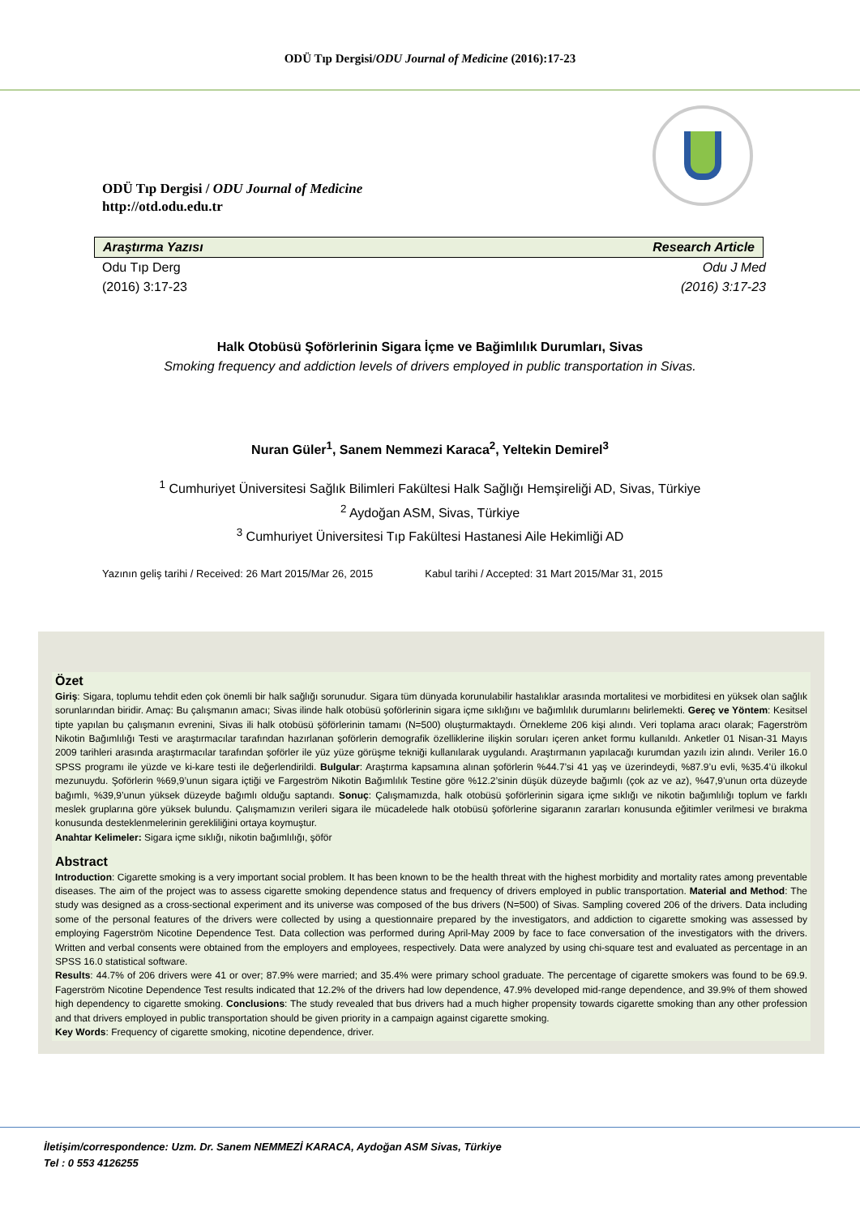ODÜ Tıp Dergisi/ODU Journal of Medicine (2016):17-23
ODÜ Tıp Dergisi / ODU Journal of Medicine
http://otd.odu.edu.tr
Araştırma Yazısı Research Article
Odu Tıp Derg
(2016) 3:17-23 Odu J Med
(2016) 3:17-23
Halk Otobüsü Şoförlerinin Sigara İçme ve Bağimlılık Durumları, Sivas
Smoking frequency and addiction levels of drivers employed in public transportation in Sivas.
Nuran Güler<sup>1</sup>, Sanem Nemmezi Karaca<sup>2</sup>, Yeltekin Demirel<sup>3</sup>
<sup>1</sup> Cumhuriyet Üniversitesi Sağlık Bilimleri Fakültesi Halk Sağlığı Hemşireliği AD, Sivas, Türkiye
<sup>2</sup> Aydoğan ASM, Sivas, Türkiye
<sup>3</sup> Cumhuriyet Üniversitesi Tıp Fakültesi Hastanesi Aile Hekimliği AD
Yazının geliş tarihi / Received: 26 Mart 2015/Mar 26, 2015 Kabul tarihi / Accepted: 31 Mart 2015/Mar 31, 2015
Özet
Giriş: Sigara, toplumu tehdit eden çok önemli bir halk sağlığı sorunudur. Sigara tüm dünyada korunulabilir hastalıklar arasında mortalitesi ve morbiditesi en yüksek olan sağlık sorunlarından biridir. Amaç: Bu çalışmanın amacı; Sivas ilinde halk otobüsü şoförlerinin sigara içme sıklığını ve bağımlılık durumlarını belirlemekti. Gereç ve Yöntem: Kesitsel tipte yapılan bu çalışmanın evrenini, Sivas ili halk otobüsü şöförlerinin tamamı (N=500) oluşturmaktaydı. Örnekleme 206 kişi alındı. Veri toplama aracı olarak; Fagerström Nikotin Bağımlılığı Testi ve araştırmacılar tarafından hazırlanan şoförlerin demografik özelliklerine ilişkin soruları içeren anket formu kullanıldı. Anketler 01 Nisan-31 Mayıs 2009 tarihleri arasında araştırmacılar tarafından şoförler ile yüz yüze görüşme tekniği kullanılarak uygulandı. Araştırmanın yapılacağı kurumdan yazılı izin alındı. Veriler 16.0 SPSS programı ile yüzde ve ki-kare testi ile değerlendirildi. Bulgular: Araştırma kapsamına alınan şoförlerin %44.7’si 41 yaş ve üzerindeydi, %87.9’u evli, %35.4’ü ilkokul mezunuydu. Şoförlerin %69,9’unun sigara içtiği ve Fargeström Nikotin Bağımlılık Testine göre %12.2’sinin düşük düzeyde bağımlı (çok az ve az), %47,9’unun orta düzeyde bağımlı, %39,9’unun yüksek düzeyde bağımlı olduğu saptandı. Sonuç: Çalışmamızda, halk otobüsü şoförlerinin sigara içme sıklığı ve nikotin bağımlılığı toplum ve farklı meslek gruplarına göre yüksek bulundu. Çalışmamızın verileri sigara ile mücadelede halk otobüsü şoförlerine sigaranın zararları konusunda eğitimler verilmesi ve bırakma konusunda desteklenmelerinin gerekliliğini ortaya koymuştur.
Anahtar Kelimeler: Sigara içme sıklığı, nikotin bağımlılığı, şöför
Abstract
Introduction: Cigarette smoking is a very important social problem. It has been known to be the health threat with the highest morbidity and mortality rates among preventable diseases. The aim of the project was to assess cigarette smoking dependence status and frequency of drivers employed in public transportation. Material and Method: The study was designed as a cross-sectional experiment and its universe was composed of the bus drivers (N=500) of Sivas. Sampling covered 206 of the drivers. Data including some of the personal features of the drivers were collected by using a questionnaire prepared by the investigators, and addiction to cigarette smoking was assessed by employing Fagerström Nicotine Dependence Test. Data collection was performed during April-May 2009 by face to face conversation of the investigators with the drivers. Written and verbal consents were obtained from the employers and employees, respectively. Data were analyzed by using chi-square test and evaluated as percentage in an SPSS 16.0 statistical software.
Results: 44.7% of 206 drivers were 41 or over; 87.9% were married; and 35.4% were primary school graduate. The percentage of cigarette smokers was found to be 69.9. Fagerström Nicotine Dependence Test results indicated that 12.2% of the drivers had low dependence, 47.9% developed mid-range dependence, and 39.9% of them showed high dependency to cigarette smoking. Conclusions: The study revealed that bus drivers had a much higher propensity towards cigarette smoking than any other profession and that drivers employed in public transportation should be given priority in a campaign against cigarette smoking.
Key Words: Frequency of cigarette smoking, nicotine dependence, driver.
İletişim/correspondence: Uzm. Dr. Sanem NEMMEZİ KARACA, Aydoğan ASM Sivas, Türkiye
Tel : 0 553 4126255